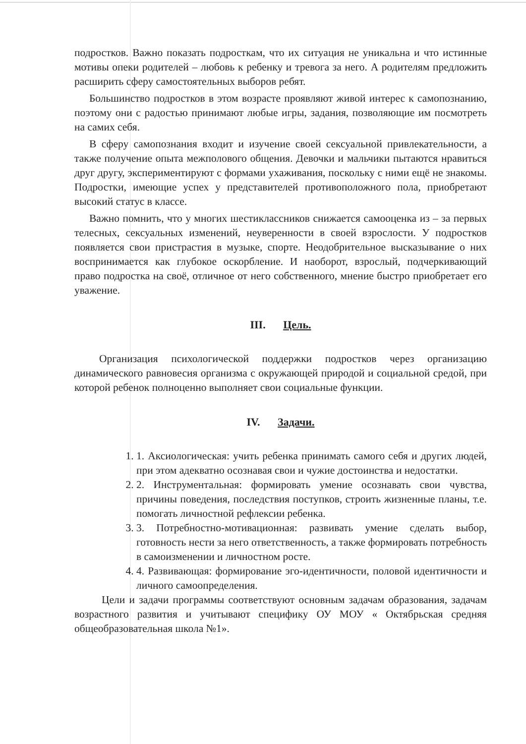подростков. Важно показать подросткам, что их ситуация не уникальна и что истинные мотивы опеки родителей – любовь к ребенку и тревога за него. А родителям предложить расширить сферу самостоятельных выборов ребят.
Большинство подростков в этом возрасте проявляют живой интерес к самопознанию, поэтому они с радостью принимают любые игры, задания, позволяющие им посмотреть на самих себя.
В сферу самопознания входит и изучение своей сексуальной привлекательности, а также получение опыта межполового общения. Девочки и мальчики пытаются нравиться друг другу, экспериментируют с формами ухаживания, поскольку с ними ещё не знакомы. Подростки, имеющие успех у представителей противоположного пола, приобретают высокий статус в классе.
Важно помнить, что у многих шестиклассников снижается самооценка из – за первых телесных, сексуальных изменений, неуверенности в своей взрослости. У подростков появляется свои пристрастия в музыке, спорте. Неодобрительное высказывание о них воспринимается как глубокое оскорбление. И наоборот, взрослый, подчеркивающий право подростка на своё, отличное от него собственного, мнение быстро приобретает его уважение.
III. Цель.
Организация психологической поддержки подростков через организацию динамического равновесия организма с окружающей природой и социальной средой, при которой ребенок полноценно выполняет свои социальные функции.
IV. Задачи.
1. 1. Аксиологическая: учить ребенка принимать самого себя и других людей, при этом адекватно осознавая свои и чужие достоинства и недостатки.
2. 2. Инструментальная: формировать умение осознавать свои чувства, причины поведения, последствия поступков, строить жизненные планы, т.е. помогать личностной рефлексии ребенка.
3. 3. Потребностно-мотивационная: развивать умение сделать выбор, готовность нести за него ответственность, а также формировать потребность в самоизменении и личностном росте.
4. 4. Развивающая: формирование эго-идентичности, половой идентичности и личного самоопределения.
Цели и задачи программы соответствуют основным задачам образования, задачам возрастного развития и учитывают специфику ОУ МОУ « Октябрьская средняя общеобразовательная школа №1».